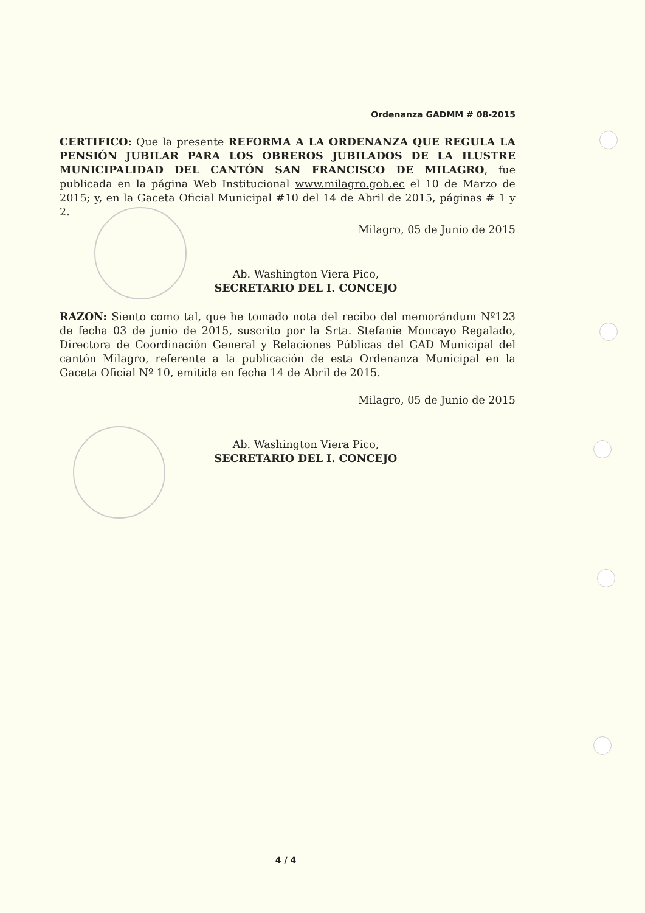Ordenanza GADMM # 08-2015
CERTIFICO: Que la presente REFORMA A LA ORDENANZA QUE REGULA LA PENSIÓN JUBILAR PARA LOS OBREROS JUBILADOS DE LA ILUSTRE MUNICIPALIDAD DEL CANTÓN SAN FRANCISCO DE MILAGRO, fue publicada en la página Web Institucional www.milagro.gob.ec el 10 de Marzo de 2015; y, en la Gaceta Oficial Municipal #10 del 14 de Abril de 2015, páginas # 1 y 2.
Milagro, 05 de Junio de 2015
Ab. Washington Viera Pico,
SECRETARIO DEL I. CONCEJO
RAZON: Siento como tal, que he tomado nota del recibo del memorándum Nº123 de fecha 03 de junio de 2015, suscrito por la Srta. Stefanie Moncayo Regalado, Directora de Coordinación General y Relaciones Públicas del GAD Municipal del cantón Milagro, referente a la publicación de esta Ordenanza Municipal en la Gaceta Oficial Nº 10, emitida en fecha 14 de Abril de 2015.
Milagro, 05 de Junio de 2015
Ab. Washington Viera Pico,
SECRETARIO DEL I. CONCEJO
4 / 4